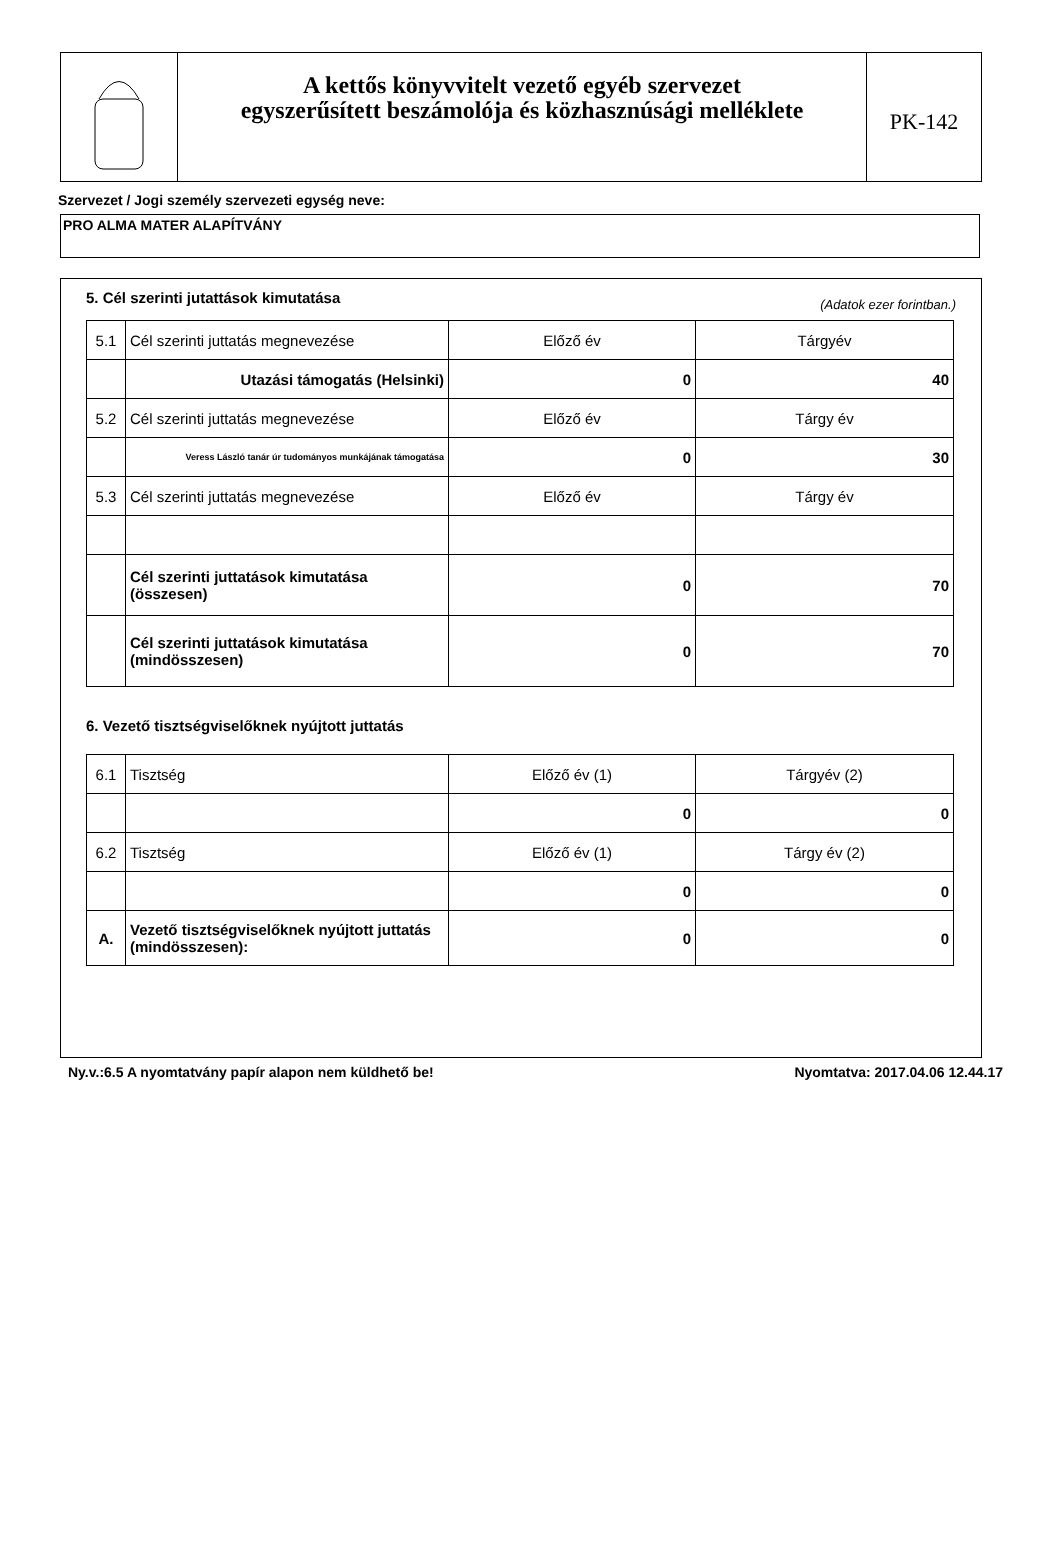A kettős könyvvitelt vezető egyéb szervezet
egyszerűsített beszámolója és közhasznúsági melléklete
PK-142
Szervezet / Jogi személy szervezeti egység neve:
PRO ALMA MATER ALAPÍTVÁNY
5. Cél szerinti jutattások kimutatása (Adatok ezer forintban.)
| 5.1 | Cél szerinti juttatás megnevezése | Előző év | Tárgyév |
| | Utazási támogatás (Helsinki) | 0 | 40 |
| 5.2 | Cél szerinti juttatás megnevezése | Előző év | Tárgy év |
| | Veress László tanár úr tudományos munkájának támogatása | 0 | 30 |
| 5.3 | Cél szerinti juttatás megnevezése | Előző év | Tárgy év |
| | Cél szerinti juttatások kimutatása (összesen) | 0 | 70 |
| | Cél szerinti juttatások kimutatása (mindösszesen) | 0 | 70 |
6. Vezető tisztségviselőknek nyújtott juttatás
| 6.1 | Tisztség | Előző év (1) | Tárgyév (2) |
| | | 0 | 0 |
| 6.2 | Tisztség | Előző év (1) | Tárgy év (2) |
| | | 0 | 0 |
| A. | Vezető tisztségviselőknek nyújtott juttatás (mindösszesen): | 0 | 0 |
Ny.v.:6.5 A nyomtatvány papír alapon nem küldhető be! Nyomtatva: 2017.04.06 12.44.17